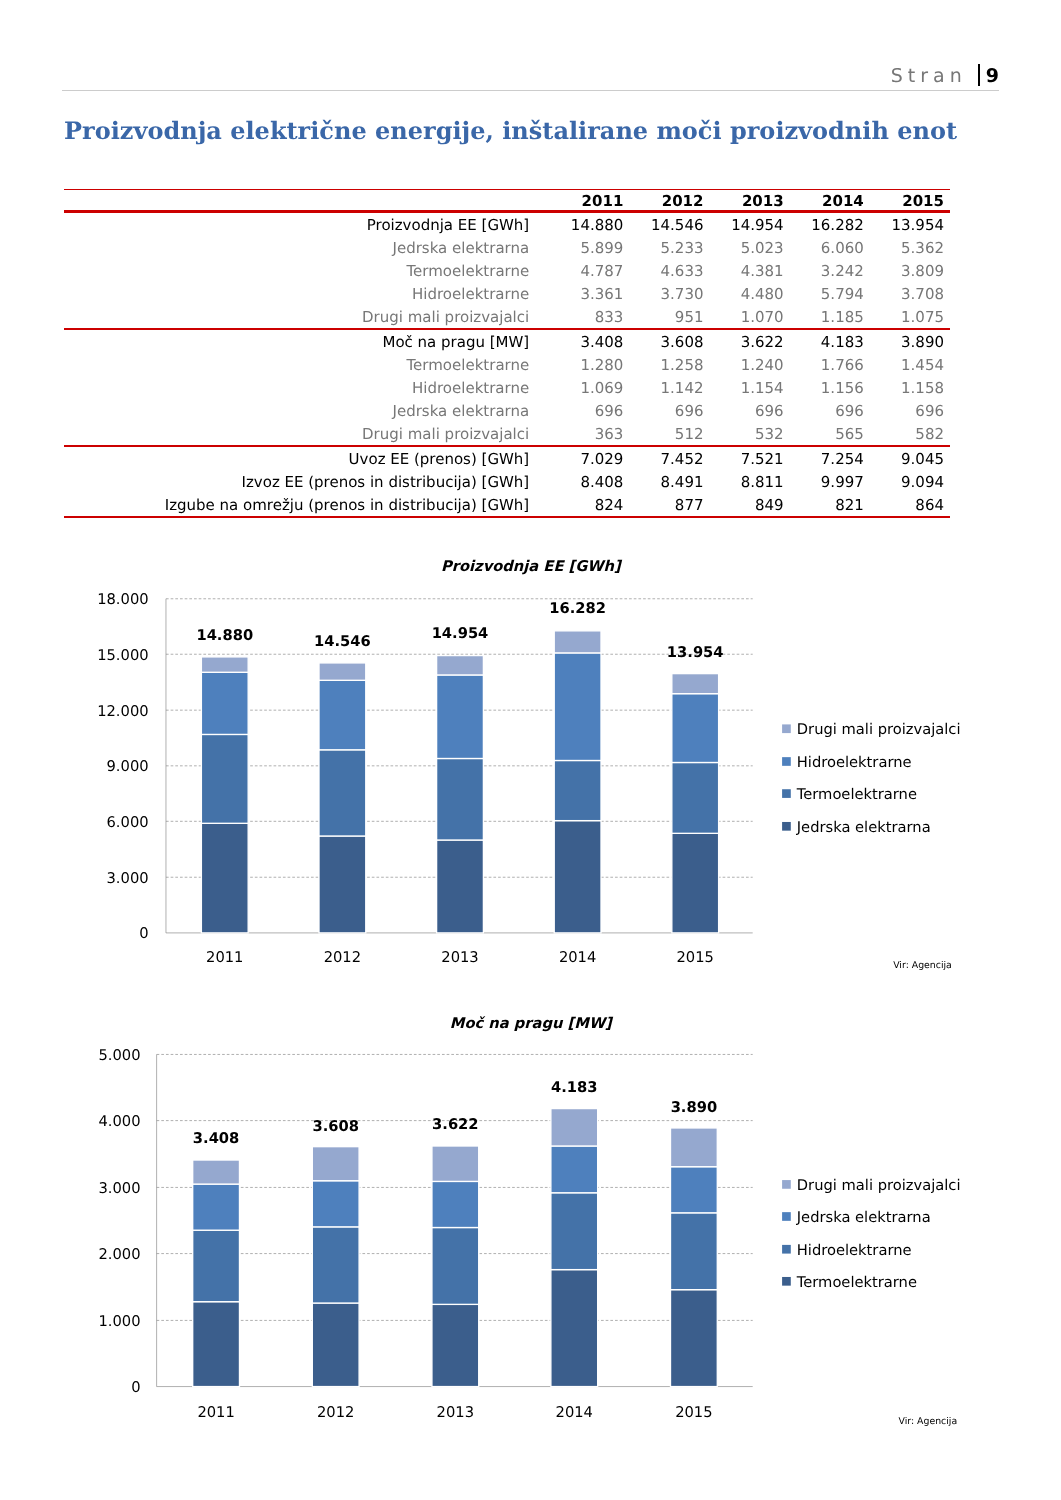Stran 9
Proizvodnja električne energije, inštalirane moči proizvodnih enot
| | 2011 | 2012 | 2013 | 2014 | 2015 |
| --- | --- | --- | --- | --- | --- |
| Proizvodnja EE [GWh] | 14.880 | 14.546 | 14.954 | 16.282 | 13.954 |
| Jedrska elektrarna | 5.899 | 5.233 | 5.023 | 6.060 | 5.362 |
| Termoelektrarne | 4.787 | 4.633 | 4.381 | 3.242 | 3.809 |
| Hidroelektrarne | 3.361 | 3.730 | 4.480 | 5.794 | 3.708 |
| Drugi mali proizvajalci | 833 | 951 | 1.070 | 1.185 | 1.075 |
| Moč na pragu [MW] | 3.408 | 3.608 | 3.622 | 4.183 | 3.890 |
| Termoelektrarne | 1.280 | 1.258 | 1.240 | 1.766 | 1.454 |
| Hidroelektrarne | 1.069 | 1.142 | 1.154 | 1.156 | 1.158 |
| Jedrska elektrarna | 696 | 696 | 696 | 696 | 696 |
| Drugi mali proizvajalci | 363 | 512 | 532 | 565 | 582 |
| Uvoz EE (prenos) [GWh] | 7.029 | 7.452 | 7.521 | 7.254 | 9.045 |
| Izvoz EE (prenos in distribucija) [GWh] | 8.408 | 8.491 | 8.811 | 9.997 | 9.094 |
| Izgube na omrežju (prenos in distribucija) [GWh] | 824 | 877 | 849 | 821 | 864 |
Proizvodnja EE [GWh]
18.000
15.000
12.000
9.000
6.000
3.000
0
14.880
14.546
14.954
16.282
13.954
2011
2012
2013
2014
2015
Drugi mali proizvajalci
Hidroelektrarne
Termoelektrarne
Jedrska elektrarna
Vir: Agencija
Moč na pragu [MW]
5.000
4.000
3.000
2.000
1.000
0
3.408
3.608
3.622
4.183
3.890
2011
2012
2013
2014
2015
Drugi mali proizvajalci
Jedrska elektrarna
Hidroelektrarne
Termoelektrarne
Vir: Agencija